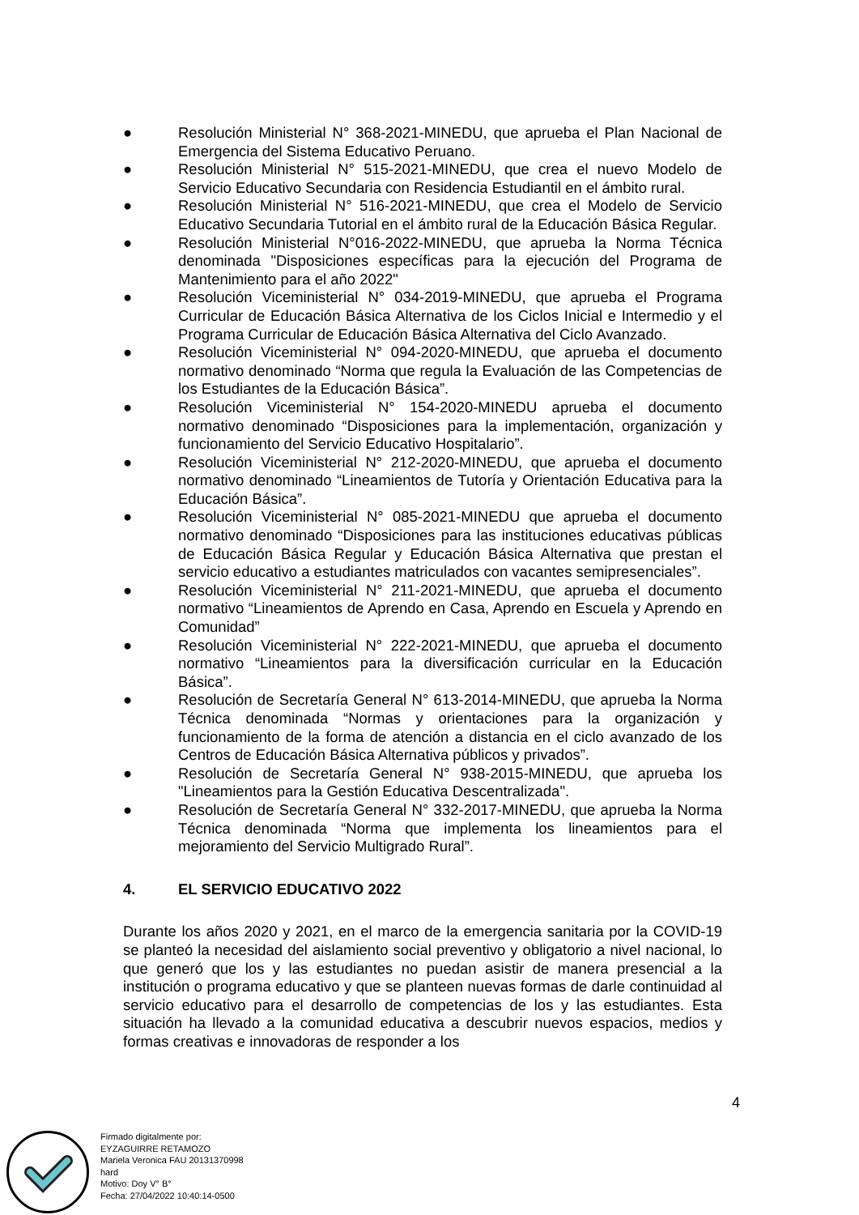● Resolución Ministerial N° 368-2021-MINEDU, que aprueba el Plan Nacional de Emergencia del Sistema Educativo Peruano.
● Resolución Ministerial N° 515-2021-MINEDU, que crea el nuevo Modelo de Servicio Educativo Secundaria con Residencia Estudiantil en el ámbito rural.
● Resolución Ministerial N° 516-2021-MINEDU, que crea el Modelo de Servicio Educativo Secundaria Tutorial en el ámbito rural de la Educación Básica Regular.
● Resolución Ministerial N°016-2022-MINEDU, que aprueba la Norma Técnica denominada "Disposiciones específicas para la ejecución del Programa de Mantenimiento para el año 2022"
● Resolución Viceministerial N° 034-2019-MINEDU, que aprueba el Programa Curricular de Educación Básica Alternativa de los Ciclos Inicial e Intermedio y el Programa Curricular de Educación Básica Alternativa del Ciclo Avanzado.
● Resolución Viceministerial N° 094-2020-MINEDU, que aprueba el documento normativo denominado “Norma que regula la Evaluación de las Competencias de los Estudiantes de la Educación Básica”.
● Resolución Viceministerial N° 154-2020-MINEDU aprueba el documento normativo denominado “Disposiciones para la implementación, organización y funcionamiento del Servicio Educativo Hospitalario”.
● Resolución Viceministerial N° 212-2020-MINEDU, que aprueba el documento normativo denominado “Lineamientos de Tutoría y Orientación Educativa para la Educación Básica”.
● Resolución Viceministerial N° 085-2021-MINEDU que aprueba el documento normativo denominado “Disposiciones para las instituciones educativas públicas de Educación Básica Regular y Educación Básica Alternativa que prestan el servicio educativo a estudiantes matriculados con vacantes semipresenciales”.
● Resolución Viceministerial N° 211-2021-MINEDU, que aprueba el documento normativo “Lineamientos de Aprendo en Casa, Aprendo en Escuela y Aprendo en Comunidad”
● Resolución Viceministerial N° 222-2021-MINEDU, que aprueba el documento normativo “Lineamientos para la diversificación curricular en la Educación Básica”.
● Resolución de Secretaría General N° 613-2014-MINEDU, que aprueba la Norma Técnica denominada “Normas y orientaciones para la organización y funcionamiento de la forma de atención a distancia en el ciclo avanzado de los Centros de Educación Básica Alternativa públicos y privados”.
● Resolución de Secretaría General N° 938-2015-MINEDU, que aprueba los "Lineamientos para la Gestión Educativa Descentralizada".
● Resolución de Secretaría General N° 332-2017-MINEDU, que aprueba la Norma Técnica denominada “Norma que implementa los lineamientos para el mejoramiento del Servicio Multigrado Rural”.
4. EL SERVICIO EDUCATIVO 2022
Durante los años 2020 y 2021, en el marco de la emergencia sanitaria por la COVID-19 se planteó la necesidad del aislamiento social preventivo y obligatorio a nivel nacional, lo que generó que los y las estudiantes no puedan asistir de manera presencial a la institución o programa educativo y que se planteen nuevas formas de darle continuidad al servicio educativo para el desarrollo de competencias de los y las estudiantes. Esta situación ha llevado a la comunidad educativa a descubrir nuevos espacios, medios y formas creativas e innovadoras de responder a los
4
Firmado digitalmente por:
EYZAGUIRRE RETAMOZO
Mariela Veronica FAU 20131370998
hard
Motivo: Doy V° B°
Fecha: 27/04/2022 10:40:14-0500